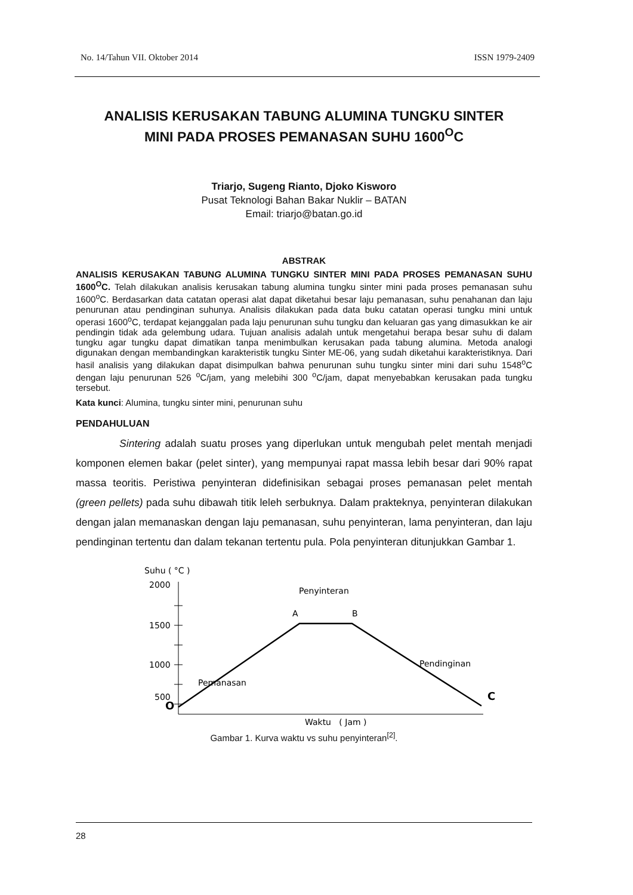No. 14/Tahun VII. Oktober 2014 ISSN 1979-2409
ANALISIS KERUSAKAN TABUNG ALUMINA TUNGKU SINTER
MINI PADA PROSES PEMANASAN SUHU 1600<sup>O</sup>C
Triarjo, Sugeng Rianto, Djoko Kisworo
Pusat Teknologi Bahan Bakar Nuklir – BATAN
Email: triarjo@batan.go.id
ABSTRAK
ANALISIS KERUSAKAN TABUNG ALUMINA TUNGKU SINTER MINI PADA PROSES PEMANASAN SUHU 1600<sup>O</sup>C. Telah dilakukan analisis kerusakan tabung alumina tungku sinter mini pada proses pemanasan suhu 1600<sup>o</sup>C. Berdasarkan data catatan operasi alat dapat diketahui besar laju pemanasan, suhu penahanan dan laju penurunan atau pendinginan suhunya. Analisis dilakukan pada data buku catatan operasi tungku mini untuk operasi 1600<sup>o</sup>C, terdapat kejanggalan pada laju penurunan suhu tungku dan keluaran gas yang dimasukkan ke air pendingin tidak ada gelembung udara. Tujuan analisis adalah untuk mengetahui berapa besar suhu di dalam tungku agar tungku dapat dimatikan tanpa menimbulkan kerusakan pada tabung alumina. Metoda analogi digunakan dengan membandingkan karakteristik tungku Sinter ME-06, yang sudah diketahui karakteristiknya. Dari hasil analisis yang dilakukan dapat disimpulkan bahwa penurunan suhu tungku sinter mini dari suhu 1548<sup>o</sup>C dengan laju penurunan 526 <sup>o</sup>C/jam, yang melebihi 300 <sup>o</sup>C/jam, dapat menyebabkan kerusakan pada tungku tersebut.
Kata kunci: Alumina, tungku sinter mini, penurunan suhu
PENDAHULUAN
Sintering adalah suatu proses yang diperlukan untuk mengubah pelet mentah menjadi komponen elemen bakar (pelet sinter), yang mempunyai rapat massa lebih besar dari 90% rapat massa teoritis. Peristiwa penyinteran didefinisikan sebagai proses pemanasan pelet mentah (green pellets) pada suhu dibawah titik leleh serbuknya. Dalam prakteknya, penyinteran dilakukan dengan jalan memanaskan dengan laju pemanasan, suhu penyinteran, lama penyinteran, dan laju pendinginan tertentu dan dalam tekanan tertentu pula. Pola penyinteran ditunjukkan Gambar 1.
Suhu ( °C )
2000
1500
1000
500
O
Penyinteran
A
B
Pendinginan
Pemanasan
C
Waktu ( Jam )
Gambar 1. Kurva waktu vs suhu penyinteran<sup>[2]</sup>.
28